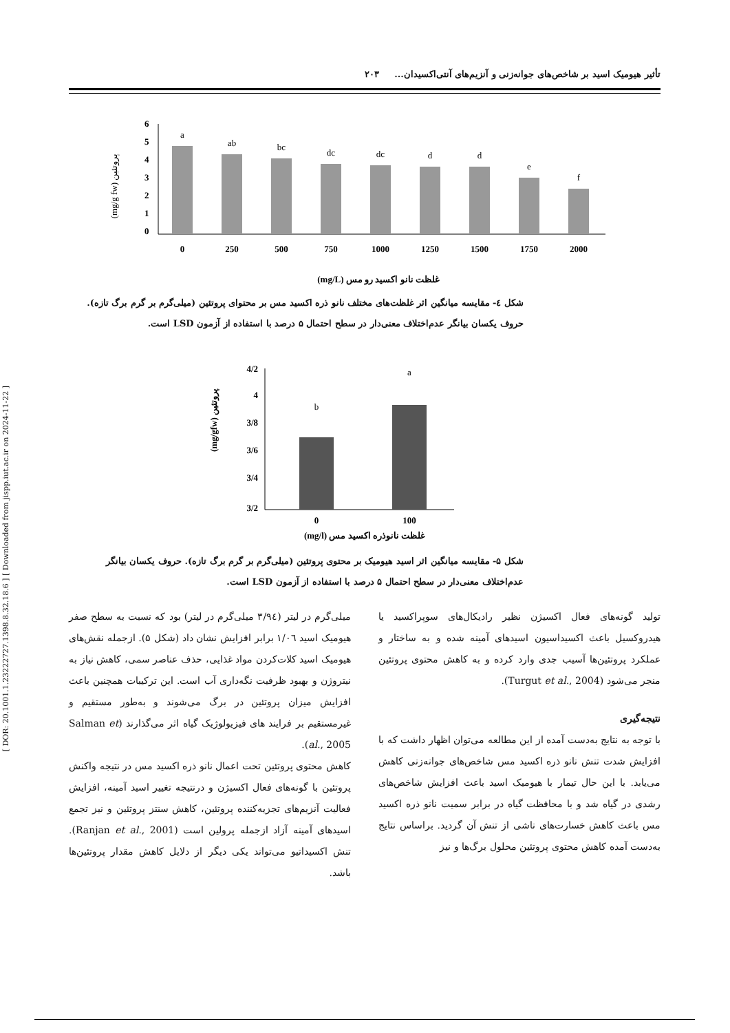[ DOR: 20.1001.1.23222727.1398.8.32.18.6 ] [ Downloaded from jispp.iut.ac.ir on 2024-11-22 ]
تأثیر هیومیک اسید بر شاخص‌های جوانه‌زنی و آنزیم‌های آنتی‌اکسیدان... ۲۰۳
(mg/g fw) پروتئین
6
5
4
3
2
1
0
a
ab
bc
dc
dc
d
d
e
f
0
250
500
750
1000
1250
1500
1750
2000
(mg/L) غلظت نانو اکسید رو مس
شکل ٤- مقایسه میانگین اثر غلظت‌های مختلف نانو ذره اکسید مس بر محتوای پروتئین (میلی‌گرم بر گرم برگ تازه). حروف یکسان بیانگر عدم‌اختلاف معنی‌دار در سطح احتمال ۵ درصد با استفاده از آزمون LSD است.
(mg/gfw) پروتئین
4/2
4
3/8
3/6
3/4
3/2
b
a
0
100
(mg/l) غلظت نانوذره اکسید مس
شکل ۵- مقایسه میانگین اثر اسید هیومیک بر محتوی پروتئین (میلی‌گرم بر گرم برگ تازه). حروف یکسان بیانگر عدم‌اختلاف معنی‌دار در سطح احتمال ۵ درصد با استفاده از آزمون LSD است.
میلی‌گرم در لیتر (۳/۹٤ میلی‌گرم در لیتر) بود که نسبت به سطح صفر هیومیک اسید ۱/۰٦ برابر افزایش نشان داد (شکل ۵). ازجمله نقش‌های هیومیک اسید کلات‌کردن مواد غذایی، حذف عناصر سمی، کاهش نیاز به نیتروژن و بهبود ظرفیت نگه‌داری آب است. این ترکیبات همچنین باعث افزایش میزان پروتئین در برگ می‌شوند و به‌طور مستقیم و غیرمستقیم بر فرایند های فیزیولوژیک گیاه اثر می‌گذارند (Salman et al., 2005).
کاهش محتوی پروتئین تحت اعمال نانو ذره اکسید مس در نتیجه واکنش پروتئین با گونه‌های فعال اکسیژن و درنتیجه تغییر اسید آمینه، افزایش فعالیت آنزیم‌های تجزیه‌کننده پروتئین، کاهش سنتز پروتئین و نیز تجمع اسیدهای آمینه آزاد ازجمله پرولین است (Ranjan et al., 2001). تنش اکسیداتیو می‌تواند یکی دیگر از دلایل کاهش مقدار پروتئین‌ها باشد.
تولید گونه‌های فعال اکسیژن نظیر رادیکال‌های سوپراکسید یا هیدروکسیل باعث اکسیداسیون اسیدهای آمینه شده و به ساختار و عملکرد پروتئین‌ها آسیب جدی وارد کرده و به کاهش محتوی پروتئین منجر می‌شود (Turgut et al., 2004).
نتیجه‌گیری
با توجه به نتایج به‌دست آمده از این مطالعه می‌توان اظهار داشت که با افزایش شدت تنش نانو ذره اکسید مس شاخص‌های جوانه‌زنی کاهش می‌یابد. با این حال تیمار با هیومیک اسید باعث افزایش شاخص‌های رشدی در گیاه شد و با محافظت گیاه در برابر سمیت نانو ذره اکسید مس باعث کاهش خسارت‌های ناشی از تنش آن گردید. براساس نتایج به‌دست آمده کاهش محتوی پروتئین محلول برگ‌ها و نیز